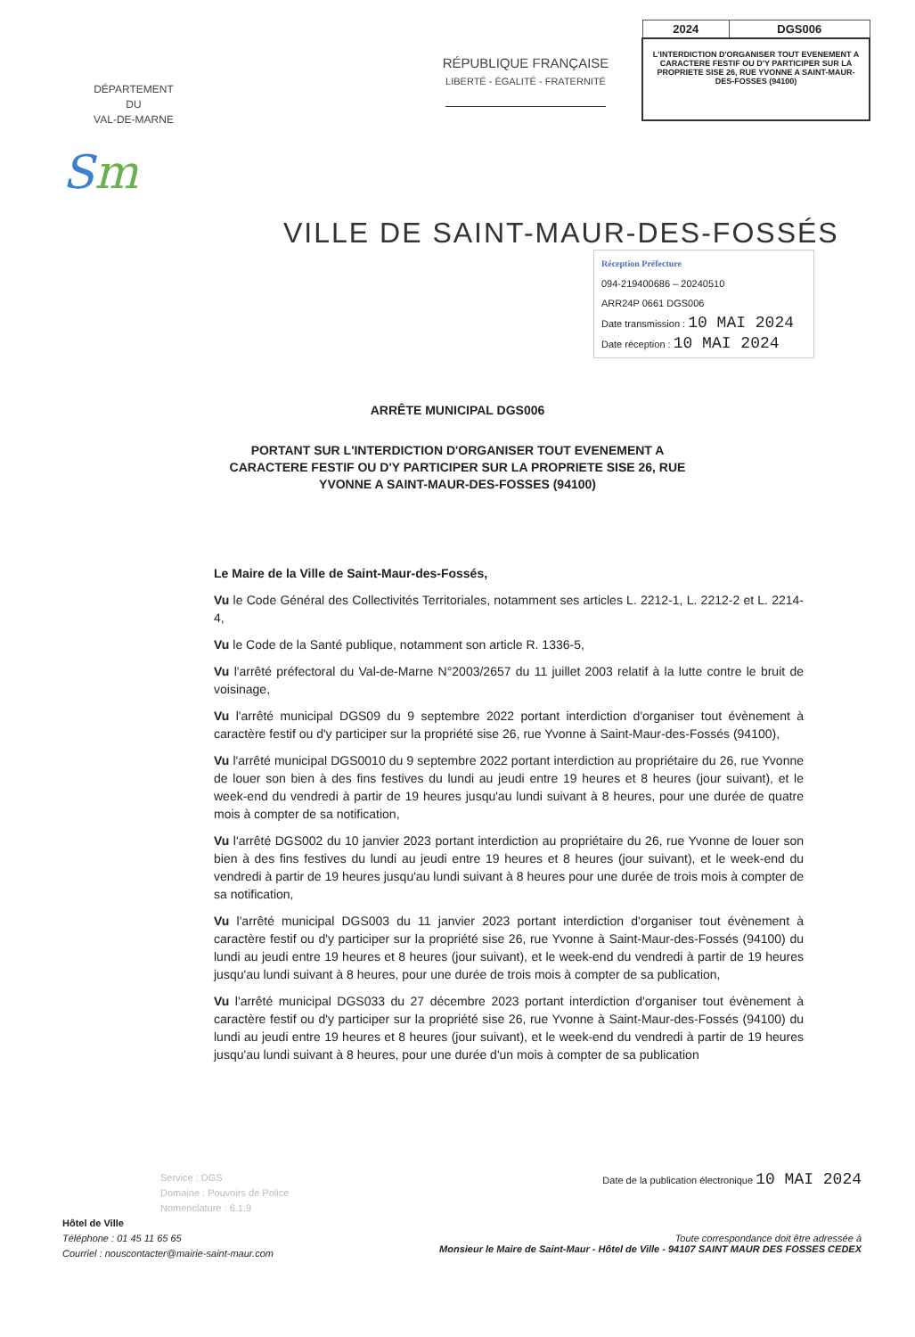DÉPARTEMENT
DU
VAL-DE-MARNE
Sm
RÉPUBLIQUE FRANÇAISE
LIBERTÉ - ÉGALITÉ - FRATERNITÉ
| 2024 | DGS006 |
| L'INTERDICTION D'ORGANISER TOUT EVENEMENT A CARACTERE FESTIF OU D'Y PARTICIPER SUR LA PROPRIETE SISE 26, RUE YVONNE A SAINT-MAUR-DES-FOSSES (94100) | |
VILLE DE SAINT-MAUR-DES-FOSSÉS
Réception Préfecture
094-219400686 – 20240510
ARR24P 0661 DGS006
Date transmission : 10 MAI 2024
Date réception : 10 MAI 2024
ARRÊTE MUNICIPAL DGS006
PORTANT SUR L'INTERDICTION D'ORGANISER TOUT EVENEMENT A CARACTERE FESTIF OU D'Y PARTICIPER SUR LA PROPRIETE SISE 26, RUE YVONNE A SAINT-MAUR-DES-FOSSES (94100)
Le Maire de la Ville de Saint-Maur-des-Fossés,
Vu le Code Général des Collectivités Territoriales, notamment ses articles L. 2212-1, L. 2212-2 et L. 2214-4,
Vu le Code de la Santé publique, notamment son article R. 1336-5,
Vu l'arrêté préfectoral du Val-de-Marne N°2003/2657 du 11 juillet 2003 relatif à la lutte contre le bruit de voisinage,
Vu l'arrêté municipal DGS09 du 9 septembre 2022 portant interdiction d'organiser tout évènement à caractère festif ou d'y participer sur la propriété sise 26, rue Yvonne à Saint-Maur-des-Fossés (94100),
Vu l'arrêté municipal DGS0010 du 9 septembre 2022 portant interdiction au propriétaire du 26, rue Yvonne de louer son bien à des fins festives du lundi au jeudi entre 19 heures et 8 heures (jour suivant), et le week-end du vendredi à partir de 19 heures jusqu'au lundi suivant à 8 heures, pour une durée de quatre mois à compter de sa notification,
Vu l'arrêté DGS002 du 10 janvier 2023 portant interdiction au propriétaire du 26, rue Yvonne de louer son bien à des fins festives du lundi au jeudi entre 19 heures et 8 heures (jour suivant), et le week-end du vendredi à partir de 19 heures jusqu'au lundi suivant à 8 heures pour une durée de trois mois à compter de sa notification,
Vu l'arrêté municipal DGS003 du 11 janvier 2023 portant interdiction d'organiser tout évènement à caractère festif ou d'y participer sur la propriété sise 26, rue Yvonne à Saint-Maur-des-Fossés (94100) du lundi au jeudi entre 19 heures et 8 heures (jour suivant), et le week-end du vendredi à partir de 19 heures jusqu'au lundi suivant à 8 heures, pour une durée de trois mois à compter de sa publication,
Vu l'arrêté municipal DGS033 du 27 décembre 2023 portant interdiction d'organiser tout évènement à caractère festif ou d'y participer sur la propriété sise 26, rue Yvonne à Saint-Maur-des-Fossés (94100) du lundi au jeudi entre 19 heures et 8 heures (jour suivant), et le week-end du vendredi à partir de 19 heures jusqu'au lundi suivant à 8 heures, pour une durée d'un mois à compter de sa publication
Service : DGS
Domaine : Pouvoirs de Police
Nomenclature : 6.1.9
Hôtel de Ville
Téléphone : 01 45 11 65 65
Courriel : nouscontacter@mairie-saint-maur.com
Date de la publication électronique 10 MAI 2024
Toute correspondance doit être adressée à
Monsieur le Maire de Saint-Maur - Hôtel de Ville - 94107 SAINT MAUR DES FOSSES CEDEX